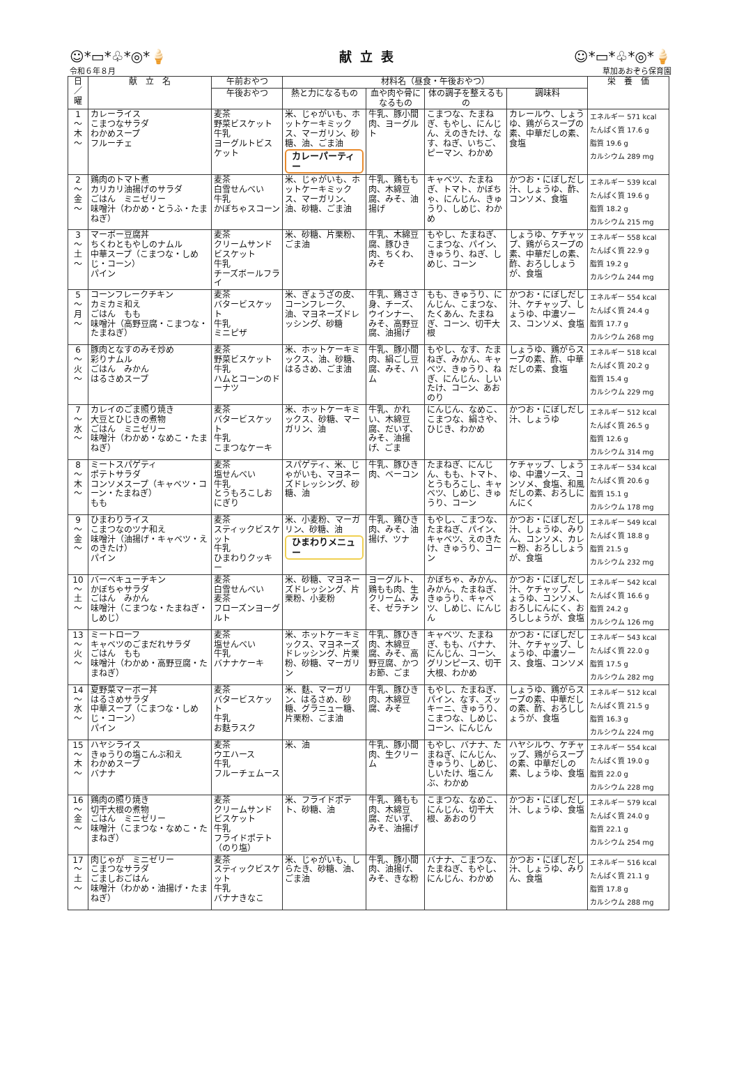☺*▭*♧*◎*🍦 献立表 ☺*▭*♧*◎*🍦
令和６年８月 草加あおぞら保育園
| 日／曜 | 献 立 名 | 午前おやつ | 材料名（昼食・午後おやつ） | | | | 栄 養 価 |
| --- | --- | --- | --- | --- | --- | --- | --- |
| | | 午後おやつ | 熱と力になるもの | 血や肉や骨になるもの | 体の調子を整えるもの | 調味料 | |
| 1 〜 木 〜 | カレーライス こまつなサラダ わかめスープ フルーチェ | 麦茶 野菜ビスケット 牛乳 ヨーグルトビスケット | 米、じゃがいも、ホットケーキミックス、マーガリン、砂糖、油、ごま油 カレーパーティー | 牛乳、豚小間肉、ヨーグルト | こまつな、たまねぎ、もやし、にんじん、えのきたけ、なす、ねぎ、いちご、ピーマン、わかめ | カレールウ、しょうゆ、鶏がらスープの素、中華だしの素、食塩 | エネルギー 571 kcal たんぱく質 17.6 g 脂質 19.6 g カルシウム 289 mg |
| 2 〜 金 〜 | 鶏肉のトマト煮 カリカリ油揚げのサラダ ごはん ミニゼリー 味噌汁（わかめ・とうふ・たまねぎ） | 麦茶 白雪せんべい 牛乳 かぼちゃスコーン | 米、じゃがいも、ホットケーキミックス、マーガリン、油、砂糖、ごま油 | 牛乳、鶏もも肉、木綿豆腐、みそ、油揚げ | キャベツ、たまねぎ、トマト、かぼちゃ、にんじん、きゅうり、しめじ、わかめ | かつお・にぼしだし汁、しょうゆ、酢、コンソメ、食塩 | エネルギー 539 kcal たんぱく質 19.6 g 脂質 18.2 g カルシウム 215 mg |
| 3 〜 土 〜 | マーボー豆腐丼 ちくわともやしのナムル 中華スープ（こまつな・しめじ・コーン） パイン | 麦茶 クリームサンドビスケット 牛乳 チーズボールフライ | 米、砂糖、片栗粉、ごま油 | 牛乳、木綿豆腐、豚ひき肉、ちくわ、みそ | もやし、たまねぎ、こまつな、パイン、きゅうり、ねぎ、しめじ、コーン | しょうゆ、ケチャップ、鶏がらスープの素、中華だしの素、酢、おろししょうが、食塩 | エネルギー 558 kcal たんぱく質 22.9 g 脂質 19.2 g カルシウム 244 mg |
| 5 〜 月 〜 | コーンフレークチキン カミカミ和え ごはん もも 味噌汁（高野豆腐・こまつな・たまねぎ） | 麦茶 バタービスケット 牛乳 ミニピザ | 米、ぎょうざの皮、コーンフレーク、油、マヨネーズドレッシング、砂糖 | 牛乳、鶏ささ身、チーズ、ウインナー、みそ、高野豆腐、油揚げ | もも、きゅうり、にんじん、こまつな、たくあん、たまねぎ、コーン、切干大根 | かつお・にぼしだし汁、ケチャップ、しょうゆ、中濃ソース、コンソメ、食塩 | エネルギー 554 kcal たんぱく質 24.4 g 脂質 17.7 g カルシウム 268 mg |
| 6 〜 火 〜 | 豚肉となすのみそ炒め 彩りナムル ごはん みかん はるさめスープ | 麦茶 野菜ビスケット 牛乳 ハムとコーンのドーナツ | 米、ホットケーキミックス、油、砂糖、はるさめ、ごま油 | 牛乳、豚小間肉、絹ごし豆腐、みそ、ハム | もやし、なす、たまねぎ、みかん、キャベツ、きゅうり、ねぎ、にんじん、しいたけ、コーン、あおのり | しょうゆ、鶏がらスープの素、酢、中華だしの素、食塩 | エネルギー 518 kcal たんぱく質 20.2 g 脂質 15.4 g カルシウム 229 mg |
| 7 〜 水 〜 | カレイのごま照り焼き 大豆とひじきの煮物 ごはん ミニゼリー 味噌汁（わかめ・なめこ・たまねぎ） | 麦茶 バタービスケット 牛乳 こまつなケーキ | 米、ホットケーキミックス、砂糖、マーガリン、油 | 牛乳、かれい、木綿豆腐、だいず、みそ、油揚げ、ごま | にんじん、なめこ、こまつな、絹さや、ひじき、わかめ | かつお・にぼしだし汁、しょうゆ | エネルギー 512 kcal たんぱく質 26.5 g 脂質 12.6 g カルシウム 314 mg |
| 8 〜 木 〜 | ミートスパゲティ ポテトサラダ コンソメスープ（キャベツ・コーン・たまねぎ） もも | 麦茶 塩せんべい 牛乳 とうもろこしおにぎり | スパゲティ、米、じゃがいも、マヨネーズドレッシング、砂糖、油 | 牛乳、豚ひき肉、ベーコン | たまねぎ、にんじん、もも、トマト、とうもろこし、キャベツ、しめじ、きゅうり、コーン | ケチャップ、しょうゆ、中濃ソース、コンソメ、食塩、和風だしの素、おろしにんにく | エネルギー 534 kcal たんぱく質 20.6 g 脂質 15.1 g カルシウム 178 mg |
| 9 〜 金 〜 | ひまわりライス こまつなのツナ和え 味噌汁（油揚げ・キャベツ・えのきたけ） パイン | 麦茶 スティックビスケット 牛乳 ひまわりクッキー | 米、小麦粉、マーガリン、砂糖、油 ひまわりメニュー | 牛乳、鶏ひき肉、みそ、油揚げ、ツナ | もやし、こまつな、たまねぎ、パイン、キャベツ、えのきたけ、きゅうり、コーン | かつお・にぼしだし汁、しょうゆ、みりん、コンソメ、カレー粉、おろししょうが、食塩 | エネルギー 549 kcal たんぱく質 18.8 g 脂質 21.5 g カルシウム 232 mg |
| 10 〜 土 〜 | バーベキューチキン かぼちゃサラダ ごはん みかん 味噌汁（こまつな・たまねぎ・しめじ） | 麦茶 白雪せんべい 麦茶 フローズンヨーグルト | 米、砂糖、マヨネーズドレッシング、片栗粉、小麦粉 | ヨーグルト、鶏もも肉、生クリーム、みそ、ゼラチン | かぼちゃ、みかん、みかん、たまねぎ、きゅうり、キャベツ、しめじ、にんじん | かつお・にぼしだし汁、ケチャップ、しょうゆ、コンソメ、おろしにんにく、おろししょうが、食塩 | エネルギー 542 kcal たんぱく質 16.6 g 脂質 24.2 g カルシウム 126 mg |
| 13 〜 火 〜 | ミートローフ キャベツのごまだれサラダ ごはん もも 味噌汁（わかめ・高野豆腐・たまねぎ） | 麦茶 塩せんべい 牛乳 バナナケーキ | 米、ホットケーキミックス、マヨネーズドレッシング、片栗粉、砂糖、マーガリン | 牛乳、豚ひき肉、木綿豆腐、みそ、高野豆腐、かつお節、ごま | キャベツ、たまねぎ、もも、バナナ、にんじん、コーン、グリンピース、切干大根、わかめ | かつお・にぼしだし汁、ケチャップ、しょうゆ、中濃ソース、食塩、コンソメ | エネルギー 543 kcal たんぱく質 22.0 g 脂質 17.5 g カルシウム 282 mg |
| 14 〜 水 〜 | 夏野菜マーボー丼 はるさめサラダ 中華スープ（こまつな・しめじ・コーン） パイン | 麦茶 バタービスケット 牛乳 お麩ラスク | 米、麩、マーガリン、はるさめ、砂糖、グラニュー糖、片栗粉、ごま油 | 牛乳、豚ひき肉、木綿豆腐、みそ | もやし、たまねぎ、パイン、なす、ズッキーニ、きゅうり、こまつな、しめじ、コーン、にんじん | しょうゆ、鶏がらスープの素、中華だしの素、酢、おろししょうが、食塩 | エネルギー 512 kcal たんぱく質 21.5 g 脂質 16.3 g カルシウム 224 mg |
| 15 〜 木 〜 | ハヤシライス きゅうりの塩こんぶ和え わかめスープ バナナ | 麦茶 ウエハース 牛乳 フルーチェムース | 米、油 | 牛乳、豚小間肉、生クリーム | もやし、バナナ、たまねぎ、にんじん、きゅうり、しめじ、しいたけ、塩こんぶ、わかめ | ハヤシルウ、ケチャップ、鶏がらスープの素、中華だしの素、しょうゆ、食塩 | エネルギー 554 kcal たんぱく質 19.0 g 脂質 22.0 g カルシウム 228 mg |
| 16 〜 金 〜 | 鶏肉の照り焼き 切干大根の煮物 ごはん ミニゼリー 味噌汁（こまつな・なめこ・たまねぎ） | 麦茶 クリームサンドビスケット 牛乳 フライドポテト（のり塩） | 米、フライドポテト、砂糖、油 | 牛乳、鶏もも肉、木綿豆腐、だいず、みそ、油揚げ | こまつな、なめこ、にんじん、切干大根、あおのり | かつお・にぼしだし汁、しょうゆ、食塩 | エネルギー 579 kcal たんぱく質 24.0 g 脂質 22.1 g カルシウム 254 mg |
| 17 〜 土 〜 | 肉じゃが ミニゼリー こまつなサラダ ごましおごはん 味噌汁（わかめ・油揚げ・たまねぎ） | 麦茶 スティックビスケット 牛乳 バナナきなこ | 米、じゃがいも、しらたき、砂糖、油、ごま油 | 牛乳、豚小間肉、油揚げ、みそ、きな粉 | バナナ、こまつな、たまねぎ、もやし、にんじん、わかめ | かつお・にぼしだし汁、しょうゆ、みりん、食塩 | エネルギー 516 kcal たんぱく質 21.1 g 脂質 17.8 g カルシウム 288 mg |